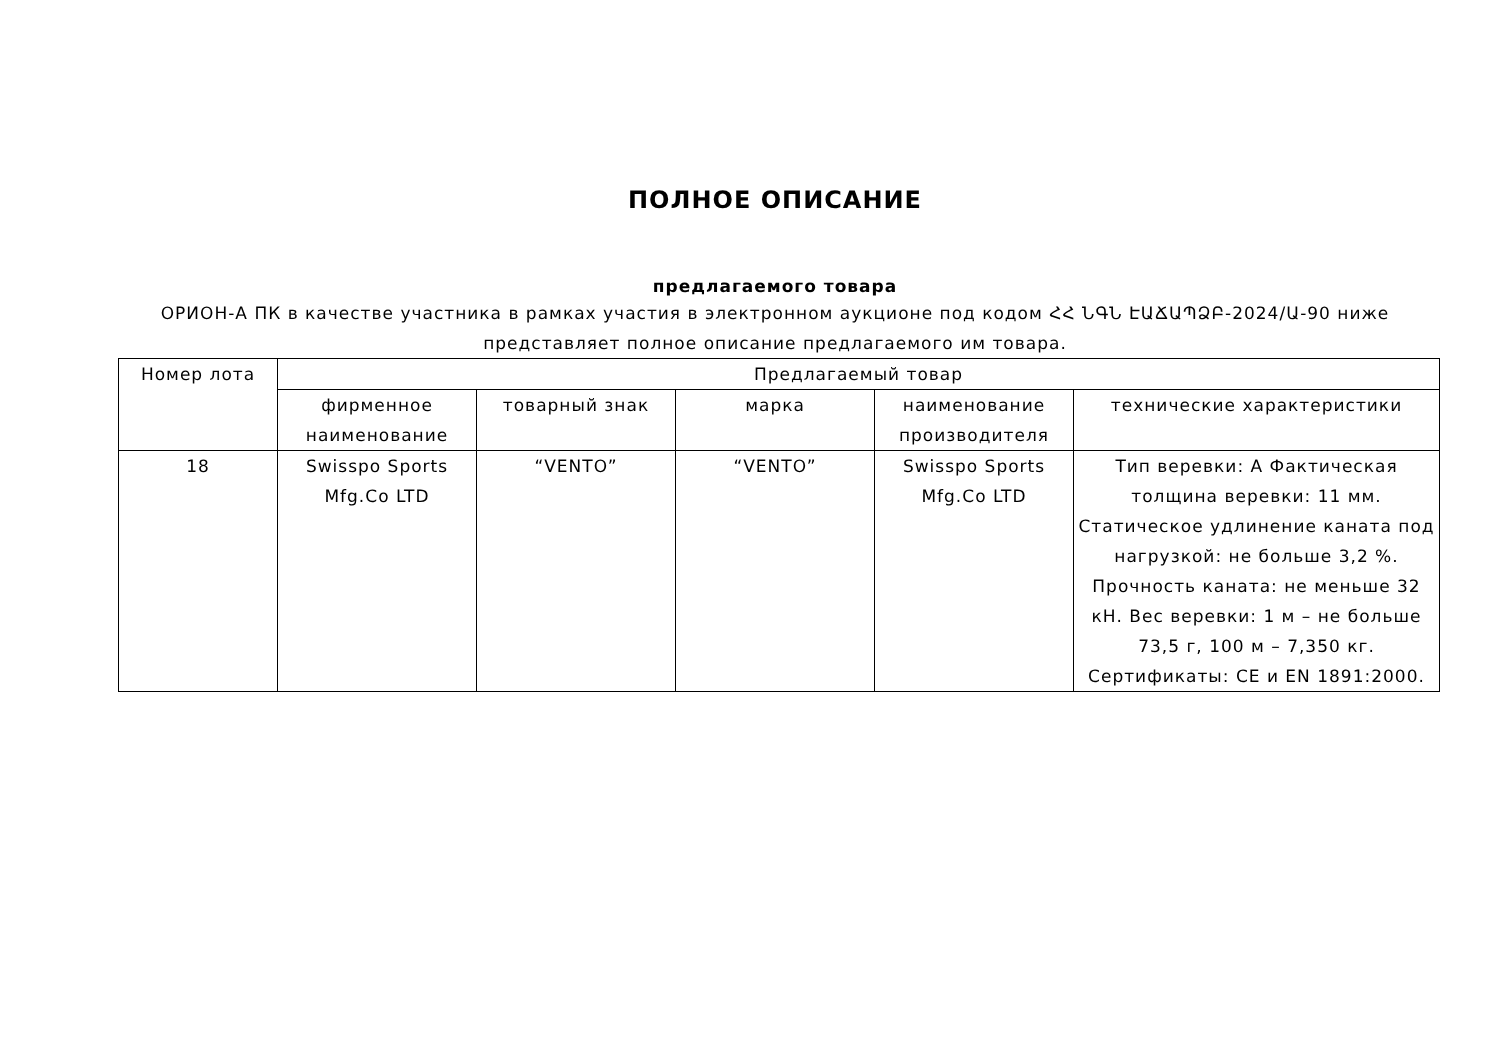ПОЛНОЕ ОПИСАНИЕ
предлагаемого товара
ОРИОН-А ПК в качестве участника в рамках участия в электронном аукционе под кодом ՀՀ ՆԳՆ ԷԱՃԱՊՁԲ-2024/Ա-90 ниже представляет полное описание предлагаемого им товара.
| Номер лота | Предлагаемый товар | | | | |
| --- | --- | --- | --- | --- | --- |
| | фирменное наименование | товарный знак | марка | наименование производителя | технические характеристики |
| 18 | Swisspo Sports Mfg.Co LTD | “VENTO” | “VENTO” | Swisspo Sports Mfg.Co LTD | Тип веревки: А Фактическая толщина веревки: 11 мм. Статическое удлинение каната под нагрузкой: не больше 3,2 %. Прочность каната: не меньше 32 кН. Вес веревки: 1 м – не больше 73,5 г, 100 м – 7,350 кг. Сертификаты: CE и EN 1891:2000. |